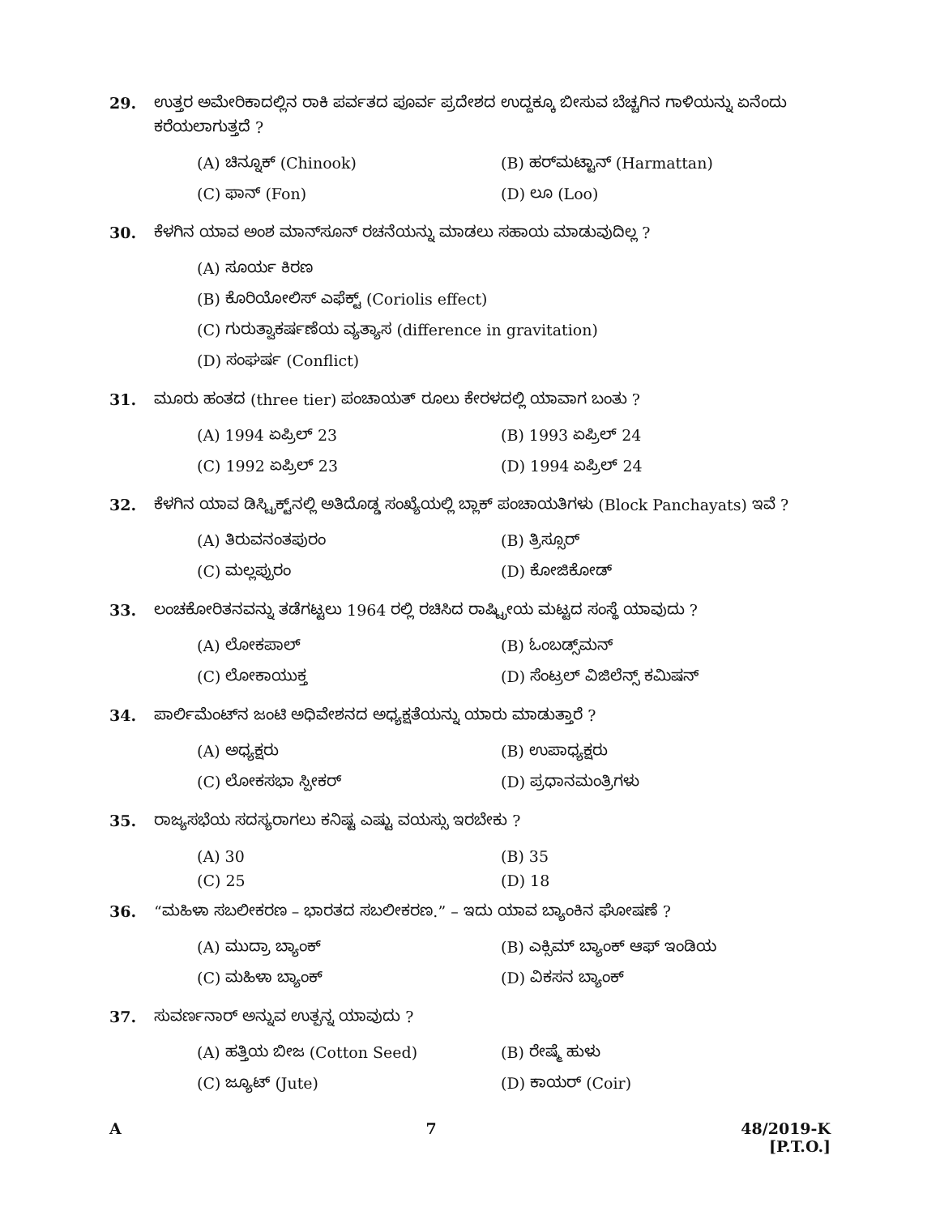29. ಉತ್ತರ ಅಮೇರಿಕಾದಲ್ಲಿನ ರಾಕಿ ಪರ್ವತದ ಪೂರ್ವ ಪ್ರದೇಶದ ಉದ್ದಕ್ಕೂ ಬೀಸುವ ಬೆಚ್ಚಗಿನ ಗಾಳಿಯನ್ನು ಏನೆಂದು ಕರೆಯಲಾಗುತ್ತದೆ ?
(A) ಚಿನ್ನೂಕ್ (Chinook) (B) ಹರ್‌ಮಟ್ಟಾನ್ (Harmattan)
(C) ಫಾನ್ (Fon) (D) ಲೂ (Loo)
30. ಕೆಳಗಿನ ಯಾವ ಅಂಶ ಮಾನ್‌ಸೂನ್ ರಚನೆಯನ್ನು ಮಾಡಲು ಸಹಾಯ ಮಾಡುವುದಿಲ್ಲ ?
(A) ಸೂರ್ಯ ಕಿರಣ
(B) ಕೊರಿಯೋಲಿಸ್ ಎಫೆಕ್ಟ್ (Coriolis effect)
(C) ಗುರುತ್ವಾಕರ್ಷಣೆಯ ವ್ಯತ್ಯಾಸ (difference in gravitation)
(D) ಸಂಘರ್ಷ (Conflict)
31. ಮೂರು ಹಂತದ (three tier) ಪಂಚಾಯತ್ ರೂಲು ಕೇರಳದಲ್ಲಿ ಯಾವಾಗ ಬಂತು ?
(A) 1994 ಏಪ್ರಿಲ್ 23 (B) 1993 ಏಪ್ರಿಲ್ 24
(C) 1992 ಏಪ್ರಿಲ್ 23 (D) 1994 ಏಪ್ರಿಲ್ 24
32. ಕೆಳಗಿನ ಯಾವ ಡಿಸ್ಟ್ರಿಕ್ಟ್‌ನಲ್ಲಿ ಅತಿದೊಡ್ಡ ಸಂಖ್ಯೆಯಲ್ಲಿ ಬ್ಲಾಕ್ ಪಂಚಾಯತಿಗಳು (Block Panchayats) ಇವೆ ?
(A) ತಿರುವನಂತಪುರಂ (B) ತ್ರಿಸ್ಸೂರ್
(C) ಮಲ್ಲಪ್ಪುರಂ (D) ಕೋಜಿಕೋಡ್
33. ಲಂಚಕೋರಿತನವನ್ನು ತಡೆಗಟ್ಟಲು 1964 ರಲ್ಲಿ ರಚಿಸಿದ ರಾಷ್ಟ್ರೀಯ ಮಟ್ಟದ ಸಂಸ್ಥೆ ಯಾವುದು ?
(A) ಲೋಕಪಾಲ್ (B) ಓಂಬಡ್ಸ್‌ಮನ್
(C) ಲೋಕಾಯುಕ್ತ (D) ಸೆಂಟ್ರಲ್ ವಿಜಿಲೆನ್ಸ್ ಕಮಿಷನ್
34. ಪಾರ್ಲಿಮೆಂಟ್‌ನ ಜಂಟಿ ಅಧಿವೇಶನದ ಅಧ್ಯಕ್ಷತೆಯನ್ನು ಯಾರು ಮಾಡುತ್ತಾರೆ ?
(A) ಅಧ್ಯಕ್ಷರು (B) ಉಪಾಧ್ಯಕ್ಷರು
(C) ಲೋಕಸಭಾ ಸ್ಪೀಕರ್ (D) ಪ್ರಧಾನಮಂತ್ರಿಗಳು
35. ರಾಜ್ಯಸಭೆಯ ಸದಸ್ಯರಾಗಲು ಕನಿಷ್ಟ ಎಷ್ಟು ವಯಸ್ಸು ಇರಬೇಕು ?
(A) 30 (B) 35
(C) 25 (D) 18
36. “ಮಹಿಳಾ ಸಬಲೀಕರಣ – ಭಾರತದ ಸಬಲೀಕರಣ.” – ಇದು ಯಾವ ಬ್ಯಾಂಕಿನ ಘೋಷಣೆ ?
(A) ಮುದ್ರಾ ಬ್ಯಾಂಕ್ (B) ಎಕ್ಸಿಮ್ ಬ್ಯಾಂಕ್ ಆಫ್ ಇಂಡಿಯ
(C) ಮಹಿಳಾ ಬ್ಯಾಂಕ್ (D) ವಿಕಸನ ಬ್ಯಾಂಕ್
37. ಸುವರ್ಣನಾರ್ ಅನ್ನುವ ಉತ್ಪನ್ನ ಯಾವುದು ?
(A) ಹತ್ತಿಯ ಬೀಜ (Cotton Seed) (B) ರೇಷ್ಮೆ ಹುಳು
(C) ಜ್ಯೂಟ್ (Jute) (D) ಕಾಯರ್ (Coir)
A 7 48/2019-K
[P.T.O.]